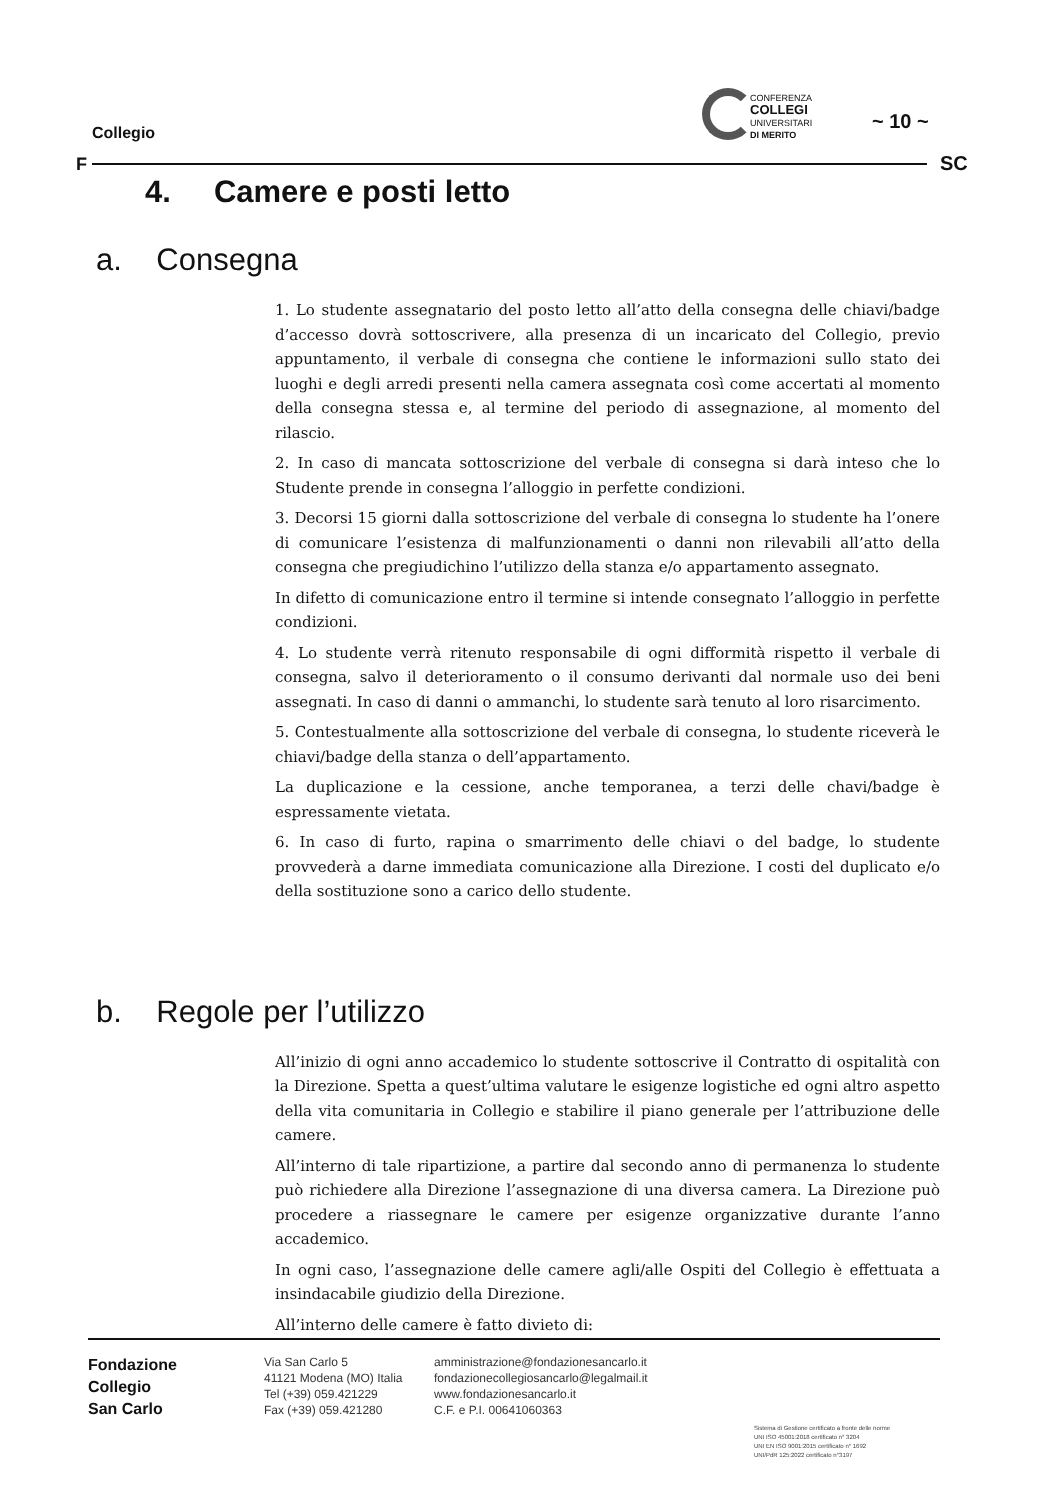Collegio
F
CONFERENZA
COLLEGI
UNIVERSITARI
DI MERITO
~ 10 ~
SC
4. Camere e posti letto
a. Consegna
1. Lo studente assegnatario del posto letto all’atto della consegna delle chiavi/badge d’accesso dovrà sottoscrivere, alla presenza di un incaricato del Collegio, previo appuntamento, il verbale di consegna che contiene le informazioni sullo stato dei luoghi e degli arredi presenti nella camera assegnata così come accertati al momento della consegna stessa e, al termine del periodo di assegnazione, al momento del rilascio.
2. In caso di mancata sottoscrizione del verbale di consegna si darà inteso che lo Studente prende in consegna l’alloggio in perfette condizioni.
3. Decorsi 15 giorni dalla sottoscrizione del verbale di consegna lo studente ha l’onere di comunicare l’esistenza di malfunzionamenti o danni non rilevabili all’atto della consegna che pregiudichino l’utilizzo della stanza e/o appartamento assegnato.
In difetto di comunicazione entro il termine si intende consegnato l’alloggio in perfette condizioni.
4. Lo studente verrà ritenuto responsabile di ogni difformità rispetto il verbale di consegna, salvo il deterioramento o il consumo derivanti dal normale uso dei beni assegnati. In caso di danni o ammanchi, lo studente sarà tenuto al loro risarcimento.
5. Contestualmente alla sottoscrizione del verbale di consegna, lo studente riceverà le chiavi/badge della stanza o dell’appartamento.
La duplicazione e la cessione, anche temporanea, a terzi delle chavi/badge è espressamente vietata.
6. In caso di furto, rapina o smarrimento delle chiavi o del badge, lo studente provvederà a darne immediata comunicazione alla Direzione. I costi del duplicato e/o della sostituzione sono a carico dello studente.
b. Regole per l’utilizzo
All’inizio di ogni anno accademico lo studente sottoscrive il Contratto di ospitalità con la Direzione. Spetta a quest’ultima valutare le esigenze logistiche ed ogni altro aspetto della vita comunitaria in Collegio e stabilire il piano generale per l’attribuzione delle camere.
All’interno di tale ripartizione, a partire dal secondo anno di permanenza lo studente può richiedere alla Direzione l’assegnazione di una diversa camera. La Direzione può procedere a riassegnare le camere per esigenze organizzative durante l’anno accademico.
In ogni caso, l’assegnazione delle camere agli/alle Ospiti del Collegio è effettuata a insindacabile giudizio della Direzione.
All’interno delle camere è fatto divieto di:
Fondazione
Collegio
San Carlo
Via San Carlo 5
41121 Modena (MO) Italia
Tel (+39) 059.421229
Fax (+39) 059.421280
amministrazione@fondazionesancarlo.it
fondazionecollegiosancarlo@legalmail.it
www.fondazionesancarlo.it
C.F. e P.I. 00641060363
Sistema di Gestione certificato a fronte delle norme
UNI ISO 45001:2018 certificato n° 3204
UNI EN ISO 9001:2015 certificato n° 1692
UNI/PdR 125:2022 certificato n°3197